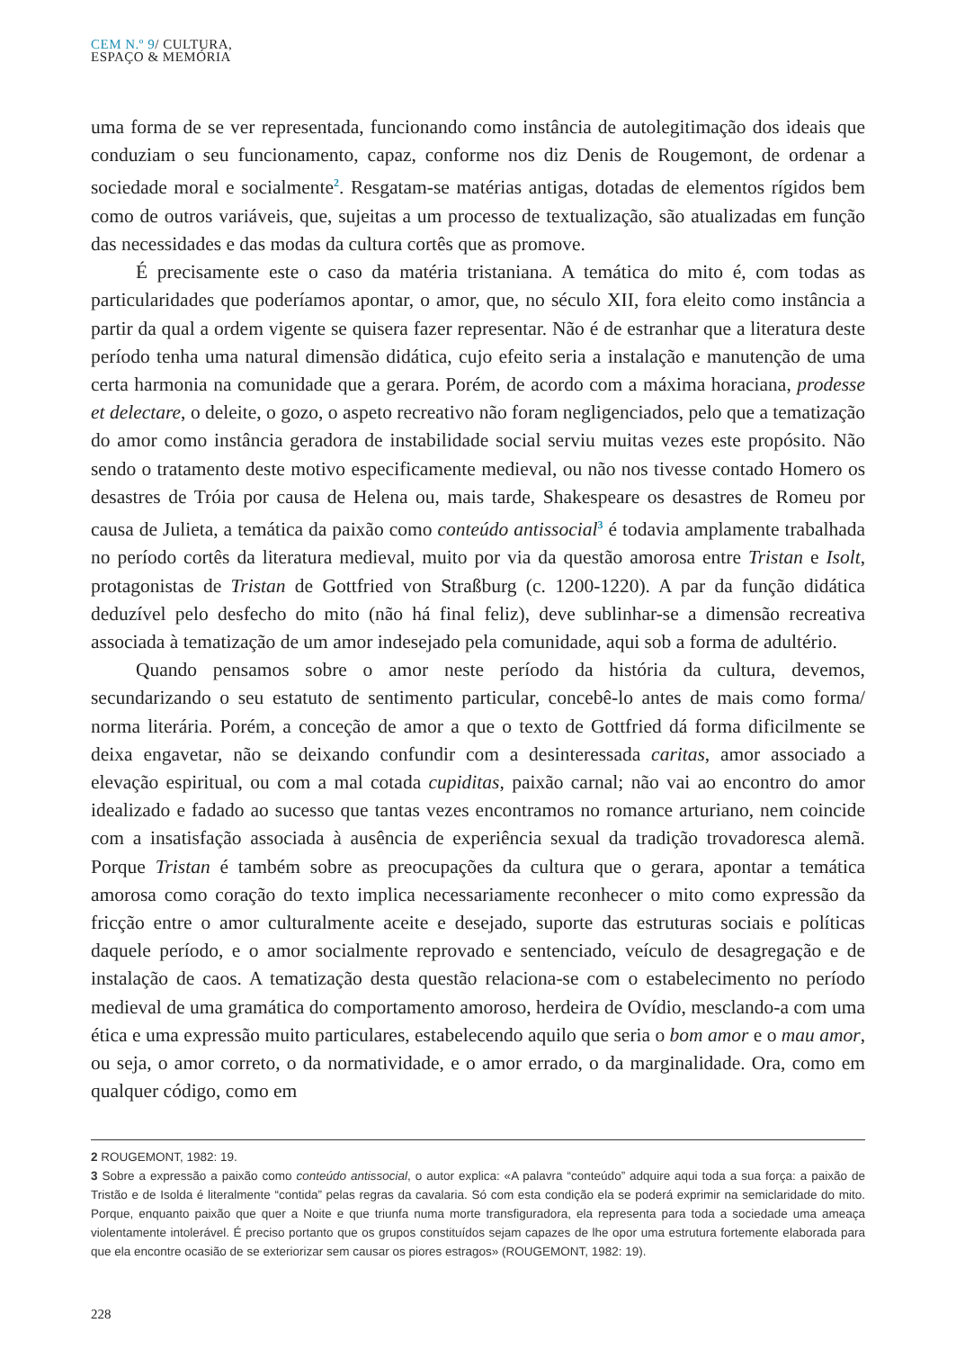CEM N.º 9/ CULTURA,
ESPAÇO & MEMÓRIA
uma forma de se ver representada, funcionando como instância de autolegitimação dos ideais que conduziam o seu funcionamento, capaz, conforme nos diz Denis de Rougemont, de ordenar a sociedade moral e socialmente<sup>2</sup>. Resgatam-se matérias antigas, dotadas de elementos rígidos bem como de outros variáveis, que, sujeitas a um processo de textualização, são atualizadas em função das necessidades e das modas da cultura cortês que as promove.
É precisamente este o caso da matéria tristaniana. A temática do mito é, com todas as particularidades que poderíamos apontar, o amor, que, no século XII, fora eleito como instância a partir da qual a ordem vigente se quisera fazer representar. Não é de estranhar que a literatura deste período tenha uma natural dimensão didática, cujo efeito seria a instalação e manutenção de uma certa harmonia na comunidade que a gerara. Porém, de acordo com a máxima horaciana, prodesse et delectare, o deleite, o gozo, o aspeto recreativo não foram negligenciados, pelo que a tematização do amor como instância geradora de instabilidade social serviu muitas vezes este propósito. Não sendo o tratamento deste motivo especificamente medieval, ou não nos tivesse contado Homero os desastres de Tróia por causa de Helena ou, mais tarde, Shakespeare os desastres de Romeu por causa de Julieta, a temática da paixão como conteúdo antissocial<sup>3</sup> é todavia amplamente trabalhada no período cortês da literatura medieval, muito por via da questão amorosa entre Tristan e Isolt, protagonistas de Tristan de Gottfried von Straßburg (c. 1200-1220). A par da função didática deduzível pelo desfecho do mito (não há final feliz), deve sublinhar-se a dimensão recreativa associada à tematização de um amor indesejado pela comunidade, aqui sob a forma de adultério.
Quando pensamos sobre o amor neste período da história da cultura, devemos, secundarizando o seu estatuto de sentimento particular, concebê-lo antes de mais como forma/ norma literária. Porém, a conceção de amor a que o texto de Gottfried dá forma dificilmente se deixa engavetar, não se deixando confundir com a desinteressada caritas, amor associado a elevação espiritual, ou com a mal cotada cupiditas, paixão carnal; não vai ao encontro do amor idealizado e fadado ao sucesso que tantas vezes encontramos no romance arturiano, nem coincide com a insatisfação associada à ausência de experiência sexual da tradição trovadoresca alemã. Porque Tristan é também sobre as preocupações da cultura que o gerara, apontar a temática amorosa como coração do texto implica necessariamente reconhecer o mito como expressão da fricção entre o amor culturalmente aceite e desejado, suporte das estruturas sociais e políticas daquele período, e o amor socialmente reprovado e sentenciado, veículo de desagregação e de instalação de caos. A tematização desta questão relaciona-se com o estabelecimento no período medieval de uma gramática do comportamento amoroso, herdeira de Ovídio, mesclando-a com uma ética e uma expressão muito particulares, estabelecendo aquilo que seria o bom amor e o mau amor, ou seja, o amor correto, o da normatividade, e o amor errado, o da marginalidade. Ora, como em qualquer código, como em
2 ROUGEMONT, 1982: 19.
3 Sobre a expressão a paixão como conteúdo antissocial, o autor explica: «A palavra “conteúdo” adquire aqui toda a sua força: a paixão de Tristão e de Isolda é literalmente “contida” pelas regras da cavalaria. Só com esta condição ela se poderá exprimir na semiclaridade do mito. Porque, enquanto paixão que quer a Noite e que triunfa numa morte transfiguradora, ela representa para toda a sociedade uma ameaça violentamente intolerável. É preciso portanto que os grupos constituídos sejam capazes de lhe opor uma estrutura fortemente elaborada para que ela encontre ocasião de se exteriorizar sem causar os piores estragos» (ROUGEMONT, 1982: 19).
228